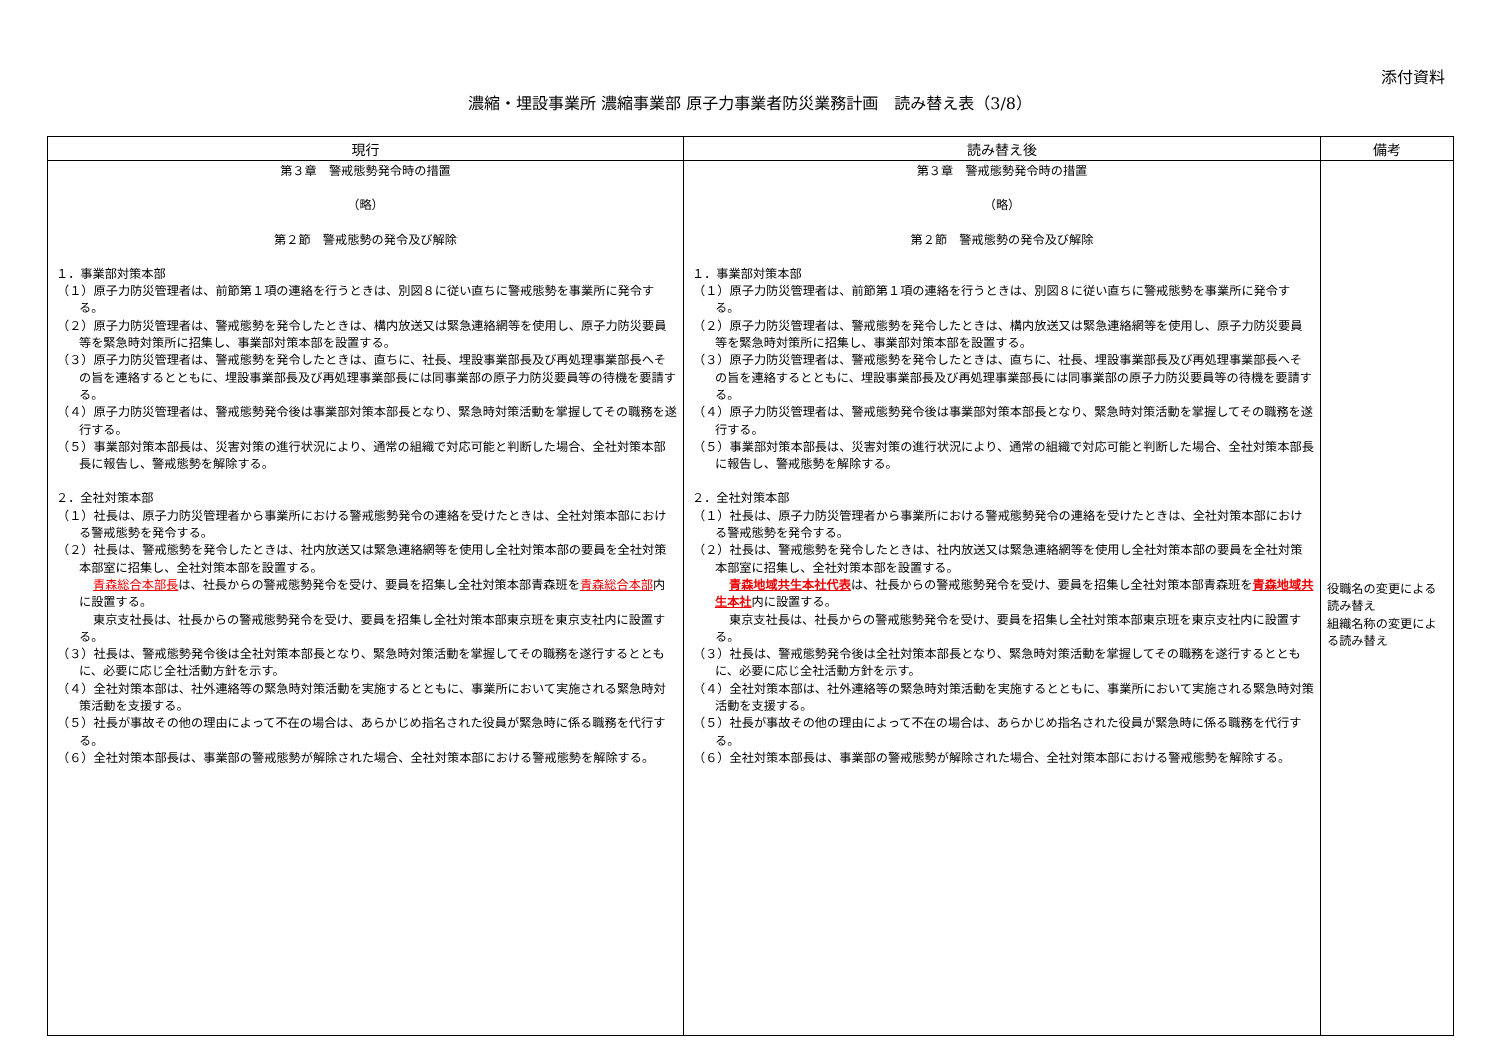添付資料
濃縮・埋設事業所 濃縮事業部 原子力事業者防災業務計画　読み替え表（3/8）
| 現行 | 読み替え後 | 備考 |
| --- | --- | --- |
| 第３章 警戒態勢発令時の措置 （略） 第２節 警戒態勢の発令及び解除 １．事業部対策本部 （１）原子力防災管理者は、前節第１項の連絡を行うときは、別図８に従い直ちに警戒態勢を事業所に発令する。 （２）原子力防災管理者は、警戒態勢を発令したときは、構内放送又は緊急連絡網等を使用し、原子力防災要員等を緊急時対策所に招集し、事業部対策本部を設置する。 （３）原子力防災管理者は、警戒態勢を発令したときは、直ちに、社長、埋設事業部長及び再処理事業部長へその旨を連絡するとともに、埋設事業部長及び再処理事業部長には同事業部の原子力防災要員等の待機を要請する。 （４）原子力防災管理者は、警戒態勢発令後は事業部対策本部長となり、緊急時対策活動を掌握してその職務を遂行する。 （５）事業部対策本部長は、災害対策の進行状況により、通常の組織で対応可能と判断した場合、全社対策本部長に報告し、警戒態勢を解除する。 ２．全社対策本部 （１）社長は、原子力防災管理者から事業所における警戒態勢発令の連絡を受けたときは、全社対策本部における警戒態勢を発令する。 （２）社長は、警戒態勢を発令したときは、社内放送又は緊急連絡網等を使用し全社対策本部の要員を全社対策本部室に招集し、全社対策本部を設置する。 青森総合本部長 は、社長からの警戒態勢発令を受け、要員を招集し全社対策本部青森班を 青森総合本部 内に設置する。 東京支社長は、社長からの警戒態勢発令を受け、要員を招集し全社対策本部東京班を東京支社内に設置する。 （３）社長は、警戒態勢発令後は全社対策本部長となり、緊急時対策活動を掌握してその職務を遂行するとともに、必要に応じ全社活動方針を示す。 （４）全社対策本部は、社外連絡等の緊急時対策活動を実施するとともに、事業所において実施される緊急時対策活動を支援する。 （５）社長が事故その他の理由によって不在の場合は、あらかじめ指名された役員が緊急時に係る職務を代行する。 （６）全社対策本部長は、事業部の警戒態勢が解除された場合、全社対策本部における警戒態勢を解除する。 | 第３章 警戒態勢発令時の措置 （略） 第２節 警戒態勢の発令及び解除 １．事業部対策本部 （１）原子力防災管理者は、前節第１項の連絡を行うときは、別図８に従い直ちに警戒態勢を事業所に発令する。 （２）原子力防災管理者は、警戒態勢を発令したときは、構内放送又は緊急連絡網等を使用し、原子力防災要員等を緊急時対策所に招集し、事業部対策本部を設置する。 （３）原子力防災管理者は、警戒態勢を発令したときは、直ちに、社長、埋設事業部長及び再処理事業部長へその旨を連絡するとともに、埋設事業部長及び再処理事業部長には同事業部の原子力防災要員等の待機を要請する。 （４）原子力防災管理者は、警戒態勢発令後は事業部対策本部長となり、緊急時対策活動を掌握してその職務を遂行する。 （５）事業部対策本部長は、災害対策の進行状況により、通常の組織で対応可能と判断した場合、全社対策本部長に報告し、警戒態勢を解除する。 ２．全社対策本部 （１）社長は、原子力防災管理者から事業所における警戒態勢発令の連絡を受けたときは、全社対策本部における警戒態勢を発令する。 （２）社長は、警戒態勢を発令したときは、社内放送又は緊急連絡網等を使用し全社対策本部の要員を全社対策本部室に招集し、全社対策本部を設置する。 青森地域共生本社代表 は、社長からの警戒態勢発令を受け、要員を招集し全社対策本部青森班を 青森地域共生本社 内に設置する。 東京支社長は、社長からの警戒態勢発令を受け、要員を招集し全社対策本部東京班を東京支社内に設置する。 （３）社長は、警戒態勢発令後は全社対策本部長となり、緊急時対策活動を掌握してその職務を遂行するとともに、必要に応じ全社活動方針を示す。 （４）全社対策本部は、社外連絡等の緊急時対策活動を実施するとともに、事業所において実施される緊急時対策活動を支援する。 （５）社長が事故その他の理由によって不在の場合は、あらかじめ指名された役員が緊急時に係る職務を代行する。 （６）全社対策本部長は、事業部の警戒態勢が解除された場合、全社対策本部における警戒態勢を解除する。 | 役職名の変更による読み替え 組織名称の変更による読み替え |